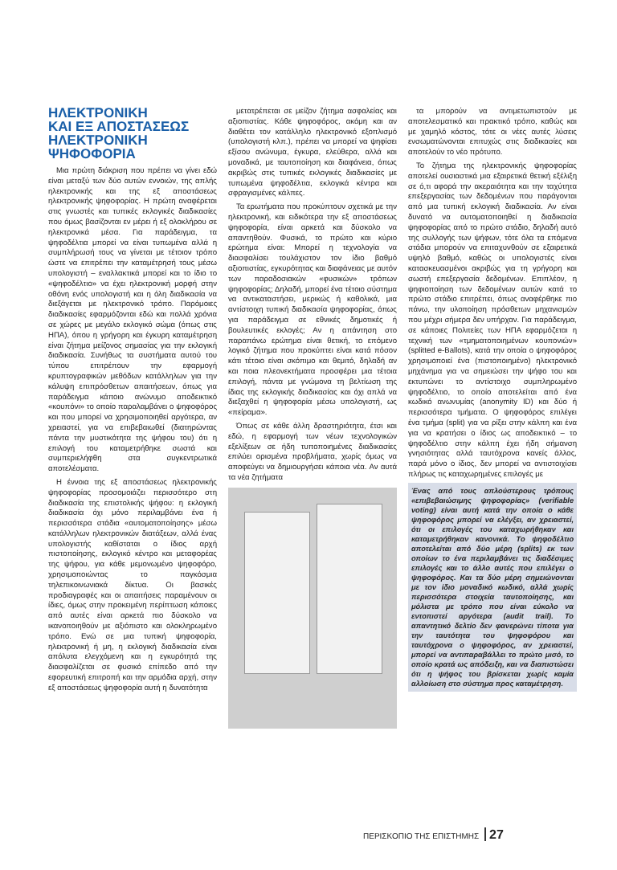ΗΛΕΚΤΡΟΝΙΚΗ
ΚΑΙ ΕΞ ΑΠΟΣΤΑΣΕΩΣ
ΗΛΕΚΤΡΟΝΙΚΗ
ΨΗΦΟΦΟΡΙΑ
Μια πρώτη διάκριση που πρέπει να γίνει εδώ είναι μεταξύ των δύο αυτών εννοιών, της απλής ηλεκτρονικής και της εξ αποστάσεως ηλεκτρονικής ψηφοφορίας. Η πρώτη αναφέρεται στις γνωστές και τυπικές εκλογικές διαδικασίες που όμως βασίζονται εν μέρει ή εξ ολοκλήρου σε ηλεκτρονικά μέσα. Για παράδειγμα, τα ψηφοδέλτια μπορεί να είναι τυπωμένα αλλά η συμπλήρωσή τους να γίνεται με τέτοιον τρόπο ώστε να επιτρέπει την καταμέτρησή τους μέσω υπολογιστή – εναλλακτικά μπορεί και το ίδιο το «ψηφοδέλτιο» να έχει ηλεκτρονική μορφή στην οθόνη ενός υπολογιστή και η όλη διαδικασία να διεξάγεται με ηλεκτρονικό τρόπο. Παρόμοιες διαδικασίες εφαρμόζονται εδώ και πολλά χρόνια σε χώρες με μεγάλο εκλογικό σώμα (όπως στις ΗΠΑ), όπου η γρήγορη και έγκυρη καταμέτρηση είναι ζήτημα μείζονος σημασίας για την εκλογική διαδικασία. Συνήθως τα συστήματα αυτού του τύπου επιτρέπουν την εφαρμογή κρυπτογραφικών μεθόδων κατάλληλων για την κάλυψη επιπρόσθετων απαιτήσεων, όπως για παράδειγμα κάποιο ανώνυμο αποδεικτικό «κουπόνι» το οποίο παραλαμβάνει ο ψηφοφόρος και που μπορεί να χρησιμοποιηθεί αργότερα, αν χρειαστεί, για να επιβεβαιωθεί (διατηρώντας πάντα την μυστικότητα της ψήφου του) ότι η επιλογή του καταμετρήθηκε σωστά και συμπεριελήφθη στα συγκεντρωτικά αποτελέσματα.
Η έννοια της εξ αποστάσεως ηλεκτρονικής ψηφοφορίας προσομοιάζει περισσότερο στη διαδικασία της επιστολικής ψήφου: η εκλογική διαδικασία όχι μόνο περιλαμβάνει ένα ή περισσότερα στάδια «αυτοματοποίησης» μέσω κατάλληλων ηλεκτρονικών διατάξεων, αλλά ένας υπολογιστής καθίσταται ο ίδιος αρχή πιστοποίησης, εκλογικό κέντρο και μεταφορέας της ψήφου, για κάθε μεμονωμένο ψηφοφόρο, χρησιμοποιώντας το παγκόσμια τηλεπικοινωνιακά δίκτυα. Οι βασικές προδιαγραφές και οι απαιτήσεις παραμένουν οι ίδιες, όμως στην προκειμένη περίπτωση κάποιες από αυτές είναι αρκετά πιο δύσκολο να ικανοποιηθούν με αξιόπιστο και ολοκληρωμένο τρόπο. Ενώ σε μια τυπική ψηφοφορία, ηλεκτρονική ή μη, η εκλογική διαδικασία είναι απόλυτα ελεγχόμενη και η εγκυρότητά της διασφαλίζεται σε φυσικό επίπεδο από την εφορευτική επιτροπή και την αρμόδια αρχή, στην εξ αποστάσεως ψηφοφορία αυτή η δυνατότητα
μετατρέπεται σε μείζον ζήτημα ασφαλείας και αξιοπιστίας. Κάθε ψηφοφόρος, ακόμη και αν διαθέτει τον κατάλληλο ηλεκτρονικό εξοπλισμό (υπολογιστή κλπ.), πρέπει να μπορεί να ψηφίσει εξίσου ανώνυμα, έγκυρα, ελεύθερα, αλλά και μοναδικά, με ταυτοποίηση και διαφάνεια, όπως ακριβώς στις τυπικές εκλογικές διαδικασίες με τυπωμένα ψηφοδέλτια, εκλογικά κέντρα και σφραγισμένες κάλπες.
Τα ερωτήματα που προκύπτουν σχετικά με την ηλεκτρονική, και ειδικότερα την εξ αποστάσεως ψηφοφορία, είναι αρκετά και δύσκολο να απαντηθούν. Φυσικά, το πρώτο και κύριο ερώτημα είναι: Μπορεί η τεχνολογία να διασφαλίσει τουλάχιστον τον ίδιο βαθμό αξιοπιστίας, εγκυρότητας και διαφάνειας με αυτόν των παραδοσιακών «φυσικών» τρόπων ψηφοφορίας; Δηλαδή, μπορεί ένα τέτοιο σύστημα να αντικαταστήσει, μερικώς ή καθολικά, μια αντίστοιχη τυπική διαδικασία ψηφοφορίας, όπως για παράδειγμα σε εθνικές δημοτικές ή βουλευτικές εκλογές; Αν η απάντηση στο παραπάνω ερώτημα είναι θετική, το επόμενο λογικό ζήτημα που προκύπτει είναι κατά πόσον κάτι τέτοιο είναι σκόπιμο και θεμιτό, δηλαδή αν και ποια πλεονεκτήματα προσφέρει μια τέτοια επιλογή, πάντα με γνώμονα τη βελτίωση της ίδιας της εκλογικής διαδικασίας και όχι απλά να διεξαχθεί η ψηφοφορία μέσω υπολογιστή, ως «πείραμα».
Όπως σε κάθε άλλη δραστηριότητα, έτσι και εδώ, η εφαρμογή των νέων τεχνολογικών εξελίξεων σε ήδη τυποποιημένες διαδικασίες επιλύει ορισμένα προβλήματα, χωρίς όμως να αποφεύγει να δημιουργήσει κάποια νέα. Αν αυτά τα νέα ζητήματα
τα μπορούν να αντιμετωπιστούν με αποτελεσματικό και πρακτικό τρόπο, καθώς και με χαμηλό κόστος, τότε οι νέες αυτές λύσεις ενσωματώνονται επιτυχώς στις διαδικασίες και αποτελούν το νέο πρότυπο.
Το ζήτημα της ηλεκτρονικής ψηφοφορίας αποτελεί ουσιαστικά μια εξαιρετικά θετική εξέλιξη σε ό,τι αφορά την ακεραιότητα και την ταχύτητα επεξεργασίας των δεδομένων που παράγονται από μια τυπική εκλογική διαδικασία. Αν είναι δυνατό να αυτοματοποιηθεί η διαδικασία ψηφοφορίας από το πρώτο στάδιο, δηλαδή αυτό της συλλογής των ψήφων, τότε όλα τα επόμενα στάδια μπορούν να επιταχυνθούν σε εξαιρετικά υψηλό βαθμό, καθώς οι υπολογιστές είναι κατασκευασμένοι ακριβώς για τη γρήγορη και σωστή επεξεργασία δεδομένων. Επιπλέον, η ψηφιοποίηση των δεδομένων αυτών κατά το πρώτο στάδιο επιτρέπει, όπως αναφέρθηκε πιο πάνω, την υλοποίηση πρόσθετων μηχανισμών που μέχρι σήμερα δεν υπήρχαν. Για παράδειγμα, σε κάποιες Πολιτείες των ΗΠΑ εφαρμόζεται η τεχνική των «τμηματοποιημένων κουπονιών» (splitted e-Ballots), κατά την οποία ο ψηφοφόρος χρησιμοποιεί ένα (πιστοποιημένο) ηλεκτρονικό μηχάνημα για να σημειώσει την ψήφο του και εκτυπώνει το αντίστοιχο συμπληρωμένο ψηφοδέλτιο, το οποίο αποτελείται από ένα κωδικό ανωνυμίας (anonymity ID) και δύο ή περισσότερα τμήματα. Ο ψηφοφόρος επιλέγει ένα τμήμα (split) για να ρίξει στην κάλπη και ένα για να κρατήσει ο ίδιος ως αποδεικτικό – το ψηφοδέλτιο στην κάλπη έχει ήδη σήμανση γνησιότητας αλλά ταυτόχρονα κανείς άλλος, παρά μόνο ο ίδιος, δεν μπορεί να αντιστοιχίσει πλήρως τις καταχωρημένες επιλογές με
Ένας από τους απλούστερους τρόπους «επιβεβαιώσιμης ψηφοφορίας» (verifiable voting) είναι αυτή κατά την οποία ο κάθε ψηφοφόρος μπορεί να ελέγξει, αν χρειαστεί, ότι οι επιλογές του καταχωρήθηκαν και καταμετρήθηκαν κανονικά. Το ψηφοδέλτιο αποτελείται από δύο μέρη (splits) εκ των οποίων το ένα περιλαμβάνει τις διαδέσιμες επιλογές και το άλλο αυτές που επιλέγει ο ψηφοφόρος. Και τα δύο μέρη σημειώνονται με τον ίδιο μοναδικό κωδικό, αλλά χωρίς περισσότερα στοιχεία ταυτοποίησης, και μόλιστα με τρόπο που είναι εύκολο να εντοπιστεί αργότερα (audit trail). Το απαντητικό δελτίο δεν φανερώνει τίποτα για την ταυτότητα του ψηφοφόρου και ταυτόχρονα ο ψηφοφόρος, αν χρειαστεί, μπορεί να αντιπαραβάλλει το πρώτο μισό, το οποίο κρατά ως απόδειξη, και να διαπιστώσει ότι η ψήφος του βρίσκεται χωρίς καμία αλλοίωση στο σύστημα προς καταμέτρηση.
ΠΕΡΙΣΚΟΠΙΟ ΤΗΣ ΕΠΙΣΤΗΜΗΣ 27